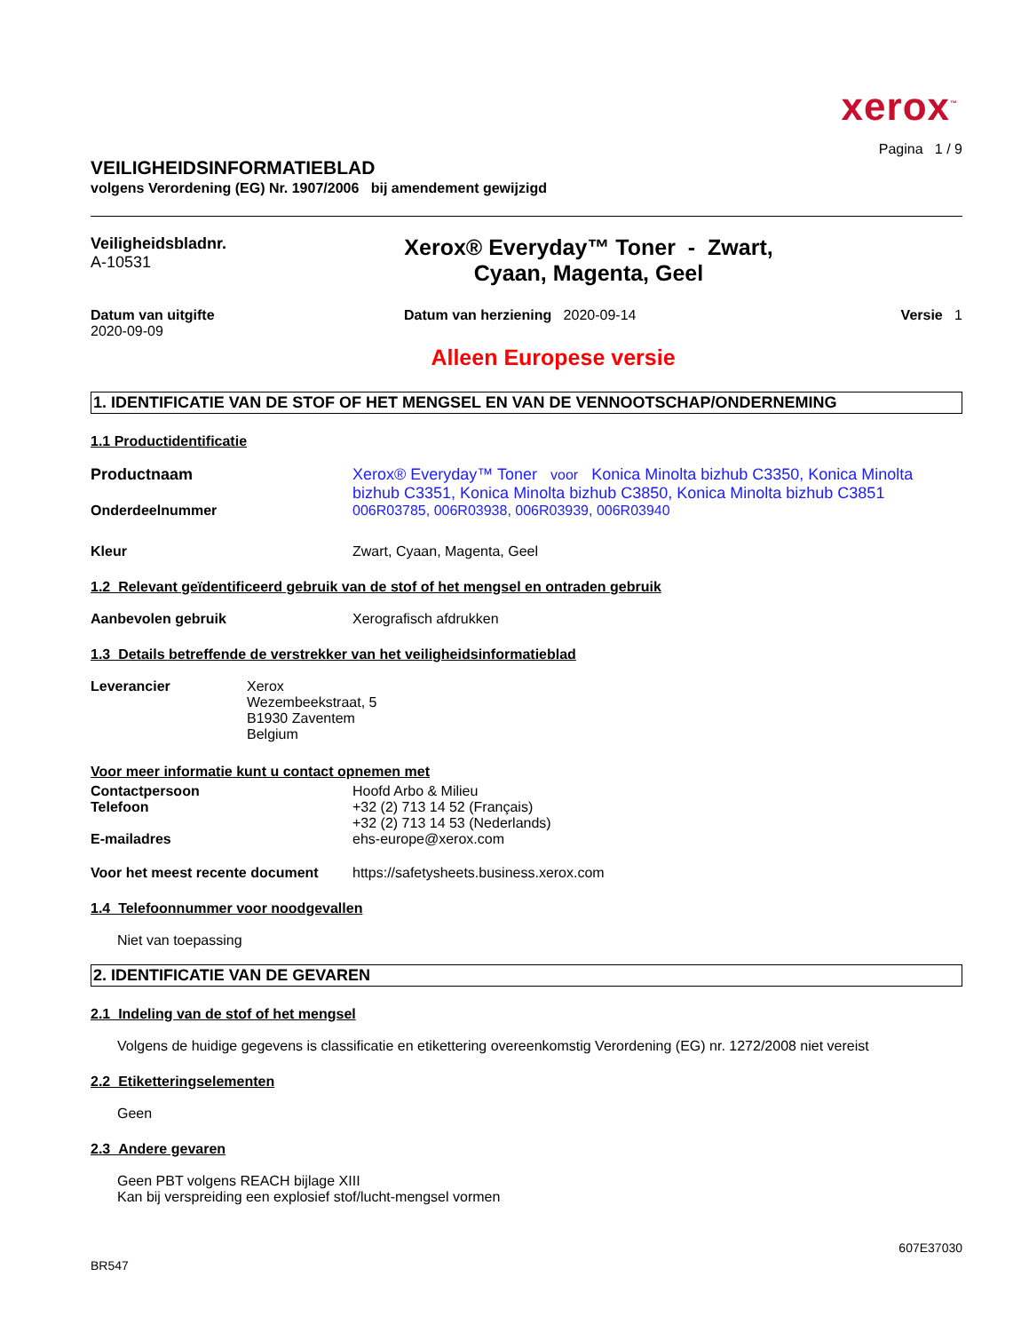xerox<sup>™</sup>
Pagina 1 / 9
VEILIGHEIDSINFORMATIEBLAD
volgens Verordening (EG) Nr. 1907/2006 bij amendement gewijzigd
Veiligheidsbladnr.
A-10531
Xerox® Everyday™ Toner - Zwart,
Cyaan, Magenta, Geel
Datum van uitgifte
2020-09-09
Datum van herziening 2020-09-14
Versie 1
Alleen Europese versie
1. IDENTIFICATIE VAN DE STOF OF HET MENGSEL EN VAN DE VENNOOTSCHAP/ONDERNEMING
1.1 Productidentificatie
Productnaam Xerox® Everyday™ Toner voor Konica Minolta bizhub C3350, Konica Minolta bizhub C3351, Konica Minolta bizhub C3850, Konica Minolta bizhub C3851
Onderdeelnummer 006R03785, 006R03938, 006R03939, 006R03940
Kleur Zwart, Cyaan, Magenta, Geel
1.2 Relevant geïdentificeerd gebruik van de stof of het mengsel en ontraden gebruik
Aanbevolen gebruik Xerografisch afdrukken
1.3 Details betreffende de verstrekker van het veiligheidsinformatieblad
Leverancier Xerox
Wezembeekstraat, 5
B1930 Zaventem
Belgium
Voor meer informatie kunt u contact opnemen met
Contactpersoon Hoofd Arbo & Milieu
Telefoon +32 (2) 713 14 52 (Français)
+32 (2) 713 14 53 (Nederlands)
E-mailadres ehs-europe@xerox.com
Voor het meest recente document
https://safetysheets.business.xerox.com
1.4 Telefoonnummer voor noodgevallen
Niet van toepassing
2. IDENTIFICATIE VAN DE GEVAREN
2.1 Indeling van de stof of het mengsel
Volgens de huidige gegevens is classificatie en etikettering overeenkomstig Verordening (EG) nr. 1272/2008 niet vereist
2.2 Etiketteringselementen
Geen
2.3 Andere gevaren
Geen PBT volgens REACH bijlage XIII
Kan bij verspreiding een explosief stof/lucht-mengsel vormen
607E37030
BR547